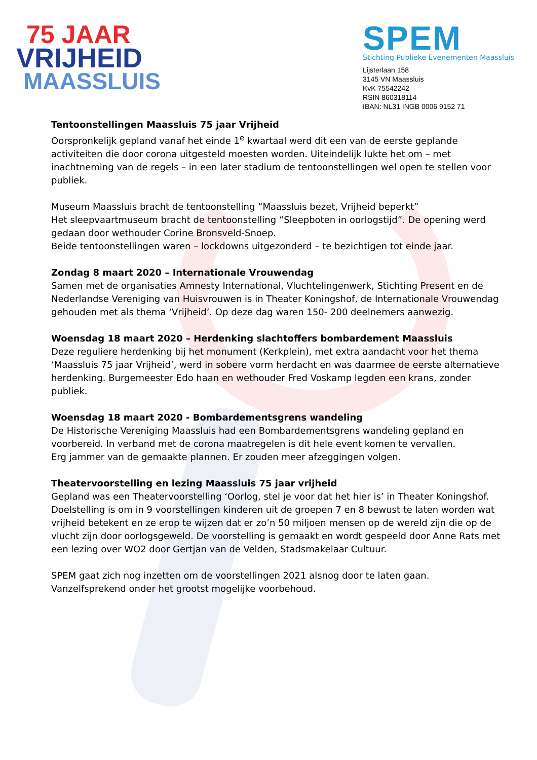75 JAAR
VRIJHEID
MAASSLUIS
SPEM
Stichting Publieke Evenementen Maassluis
Lijsterlaan 158
3145 VN Maassluis
KvK 75542242
RSIN 860318114
IBAN: NL31 INGB 0006 9152 71
Tentoonstellingen Maassluis 75 jaar Vrijheid
Oorspronkelijk gepland vanaf het einde 1<sup>e</sup> kwartaal werd dit een van de eerste geplande activiteiten die door corona uitgesteld moesten worden. Uiteindelijk lukte het om – met inachtneming van de regels – in een later stadium de tentoonstellingen wel open te stellen voor publiek.
Museum Maassluis bracht de tentoonstelling “Maassluis bezet, Vrijheid beperkt”
Het sleepvaartmuseum bracht de tentoonstelling “Sleepboten in oorlogstijd”. De opening werd gedaan door wethouder Corine Bronsveld-Snoep.
Beide tentoonstellingen waren – lockdowns uitgezonderd – te bezichtigen tot einde jaar.
Zondag 8 maart 2020 – Internationale Vrouwendag
Samen met de organisaties Amnesty International, Vluchtelingenwerk, Stichting Present en de Nederlandse Vereniging van Huisvrouwen is in Theater Koningshof, de Internationale Vrouwendag gehouden met als thema ‘Vrijheid’. Op deze dag waren 150- 200 deelnemers aanwezig.
Woensdag 18 maart 2020 – Herdenking slachtoffers bombardement Maassluis
Deze reguliere herdenking bij het monument (Kerkplein), met extra aandacht voor het thema ‘Maassluis 75 jaar Vrijheid’, werd in sobere vorm herdacht en was daarmee de eerste alternatieve herdenking. Burgemeester Edo haan en wethouder Fred Voskamp legden een krans, zonder publiek.
Woensdag 18 maart 2020 - Bombardementsgrens wandeling
De Historische Vereniging Maassluis had een Bombardementsgrens wandeling gepland en voorbereid. In verband met de corona maatregelen is dit hele event komen te vervallen.
Erg jammer van de gemaakte plannen. Er zouden meer afzeggingen volgen.
Theatervoorstelling en lezing Maassluis 75 jaar vrijheid
Gepland was een Theatervoorstelling ‘Oorlog, stel je voor dat het hier is’ in Theater Koningshof. Doelstelling is om in 9 voorstellingen kinderen uit de groepen 7 en 8 bewust te laten worden wat vrijheid betekent en ze erop te wijzen dat er zo’n 50 miljoen mensen op de wereld zijn die op de vlucht zijn door oorlogsgeweld. De voorstelling is gemaakt en wordt gespeeld door Anne Rats met een lezing over WO2 door Gertjan van de Velden, Stadsmakelaar Cultuur.
SPEM gaat zich nog inzetten om de voorstellingen 2021 alsnog door te laten gaan.
Vanzelfsprekend onder het grootst mogelijke voorbehoud.